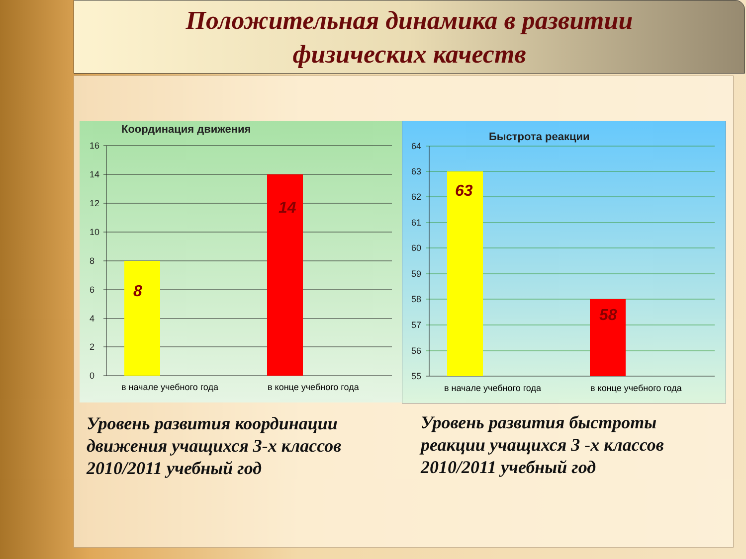Положительная динамика в развитии
физических качеств
Координация движения
0
2
4
6
8
10
12
14
16
8
14
в начале учебного года
в конце учебного года
Быстрота реакции
55
56
57
58
59
60
61
62
63
64
63
58
в начале учебного года
в конце учебного года
Уровень развития координации
движения учащихся 3-х классов
2010/2011 учебный год
Уровень развития быстроты
реакции учащихся 3 -х классов
2010/2011 учебный год